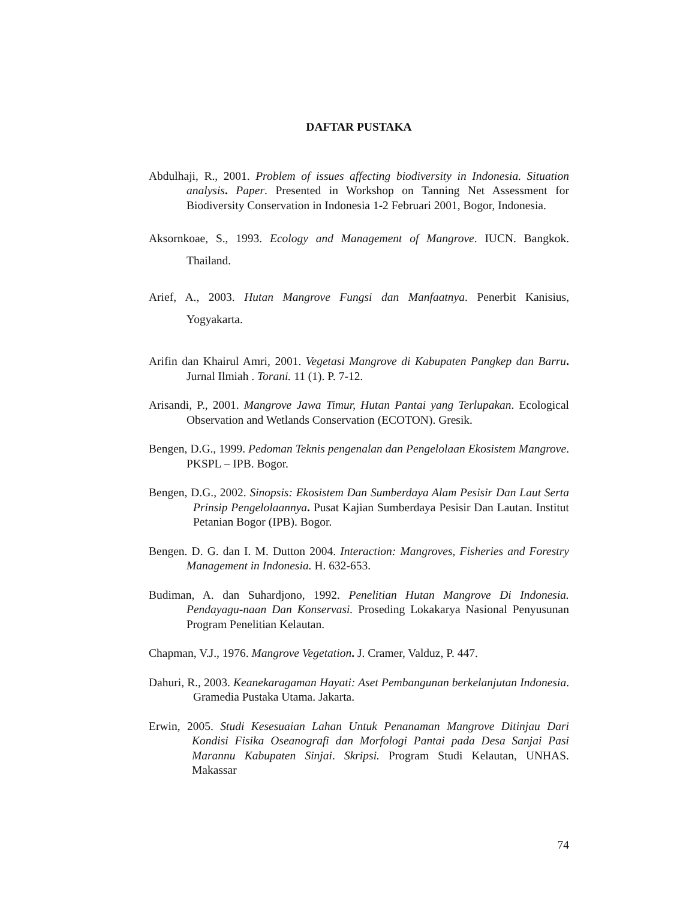DAFTAR PUSTAKA
Abdulhaji, R., 2001. Problem of issues affecting biodiversity in Indonesia. Situation analysis. Paper. Presented in Workshop on Tanning Net Assessment for Biodiversity Conservation in Indonesia 1-2 Februari 2001, Bogor, Indonesia.
Aksornkoae, S., 1993. Ecology and Management of Mangrove. IUCN. Bangkok. Thailand.
Arief, A., 2003. Hutan Mangrove Fungsi dan Manfaatnya. Penerbit Kanisius, Yogyakarta.
Arifin dan Khairul Amri, 2001. Vegetasi Mangrove di Kabupaten Pangkep dan Barru. Jurnal Ilmiah . Torani. 11 (1). P. 7-12.
Arisandi, P., 2001. Mangrove Jawa Timur, Hutan Pantai yang Terlupakan. Ecological Observation and Wetlands Conservation (ECOTON). Gresik.
Bengen, D.G., 1999. Pedoman Teknis pengenalan dan Pengelolaan Ekosistem Mangrove. PKSPL – IPB. Bogor.
Bengen, D.G., 2002. Sinopsis: Ekosistem Dan Sumberdaya Alam Pesisir Dan Laut Serta Prinsip Pengelolaannya. Pusat Kajian Sumberdaya Pesisir Dan Lautan. Institut Petanian Bogor (IPB). Bogor.
Bengen. D. G. dan I. M. Dutton 2004. Interaction: Mangroves, Fisheries and Forestry Management in Indonesia. H. 632-653.
Budiman, A. dan Suhardjono, 1992. Penelitian Hutan Mangrove Di Indonesia. Pendayagu-naan Dan Konservasi. Proseding Lokakarya Nasional Penyusunan Program Penelitian Kelautan.
Chapman, V.J., 1976. Mangrove Vegetation. J. Cramer, Valduz, P. 447.
Dahuri, R., 2003. Keanekaragaman Hayati: Aset Pembangunan berkelanjutan Indonesia. Gramedia Pustaka Utama. Jakarta.
Erwin, 2005. Studi Kesesuaian Lahan Untuk Penanaman Mangrove Ditinjau Dari Kondisi Fisika Oseanografi dan Morfologi Pantai pada Desa Sanjai Pasi Marannu Kabupaten Sinjai. Skripsi. Program Studi Kelautan, UNHAS. Makassar
74